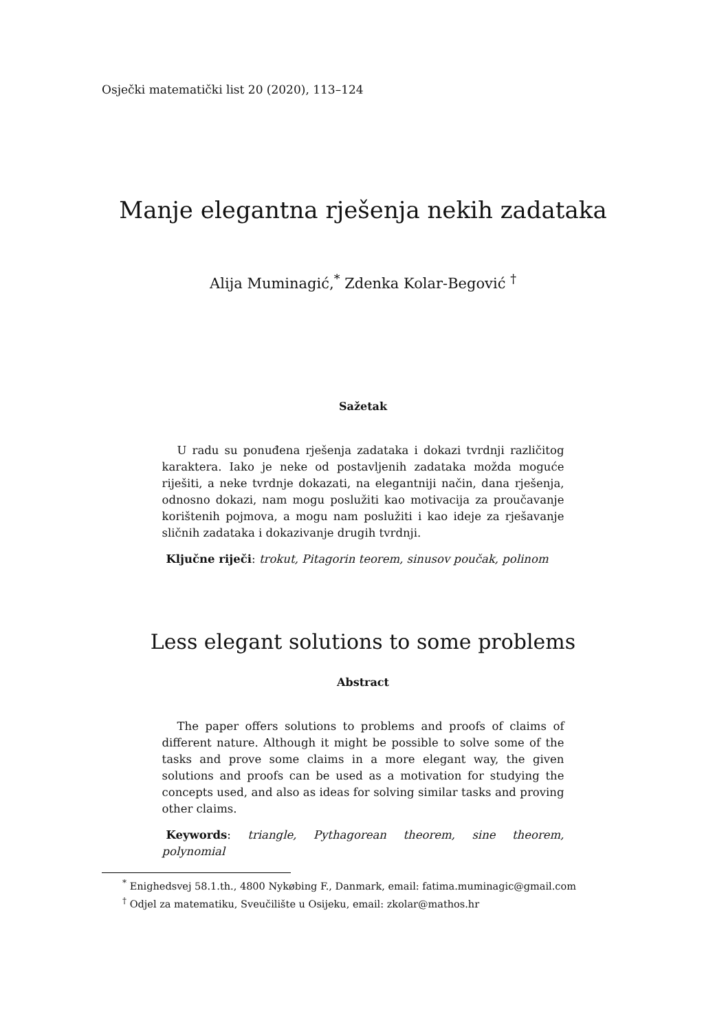Osječki matematički list 20 (2020), 113–124
Manje elegantna rješenja nekih zadataka
Alija Muminagić,<sup>*</sup> Zdenka Kolar-Begović <sup>†</sup>
Sažetak
U radu su ponuđena rješenja zadataka i dokazi tvrdnji različitog karaktera. Iako je neke od postavljenih zadataka možda moguće riješiti, a neke tvrdnje dokazati, na elegantniji način, dana rješenja, odnosno dokazi, nam mogu poslužiti kao motivacija za proučavanje korištenih pojmova, a mogu nam poslužiti i kao ideje za rješavanje sličnih zadataka i dokazivanje drugih tvrdnji.
Ključne riječi: trokut, Pitagorin teorem, sinusov poučak, polinom
Less elegant solutions to some problems
Abstract
The paper offers solutions to problems and proofs of claims of different nature. Although it might be possible to solve some of the tasks and prove some claims in a more elegant way, the given solutions and proofs can be used as a motivation for studying the concepts used, and also as ideas for solving similar tasks and proving other claims.
Keywords: triangle, Pythagorean theorem, sine theorem, polynomial
<sup>*</sup> Enighedsvej 58.1.th., 4800 Nykøbing F., Danmark, email: fatima.muminagic@gmail.com
<sup>†</sup> Odjel za matematiku, Sveučilište u Osijeku, email: zkolar@mathos.hr